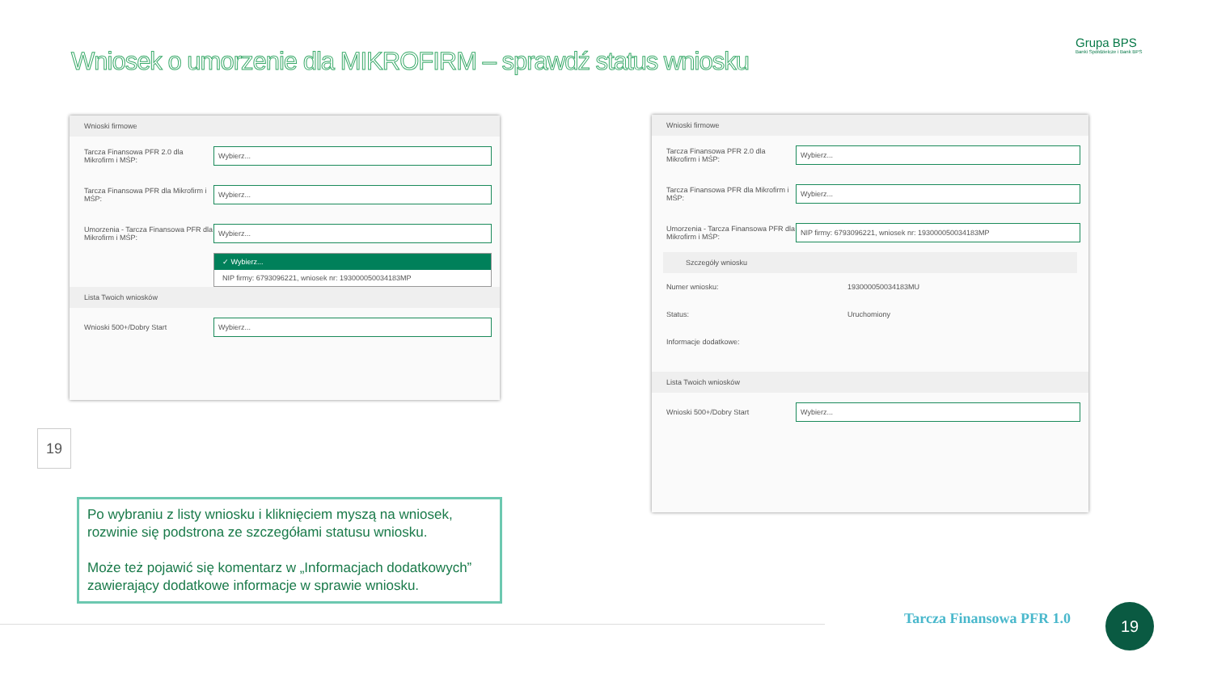Grupa BPS
Banki Spółdzielcze i Bank BPS
Wniosek o umorzenie dla MIKROFIRM – sprawdź status wniosku
Wnioski firmowe
Tarcza Finansowa PFR 2.0 dla Mikrofirm i MŚP: Wybierz...
Tarcza Finansowa PFR dla Mikrofirm i MŚP: Wybierz...
Umorzenia - Tarcza Finansowa PFR dla Mikrofirm i MŚP: Wybierz...
✓ Wybierz...
NIP firmy: 6793096221, wniosek nr: 193000050034183MP
Lista Twoich wniosków
Wnioski 500+/Dobry Start Wybierz...
Wnioski firmowe
Tarcza Finansowa PFR 2.0 dla Mikrofirm i MŚP: Wybierz...
Tarcza Finansowa PFR dla Mikrofirm i MŚP: Wybierz...
Umorzenia - Tarcza Finansowa PFR dla Mikrofirm i MŚP: NIP firmy: 6793096221, wniosek nr: 193000050034183MP
Szczegóły wniosku
Numer wniosku: 193000050034183MU
Status: Uruchomiony
Informacje dodatkowe:
Lista Twoich wniosków
Wnioski 500+/Dobry Start Wybierz...
19
Po wybraniu z listy wniosku i kliknięciem myszą na wniosek, rozwinie się podstrona ze szczegółami statusu wniosku.
Może też pojawić się komentarz w „Informacjach dodatkowych” zawierający dodatkowe informacje w sprawie wniosku.
Tarcza Finansowa PFR 1.0 19